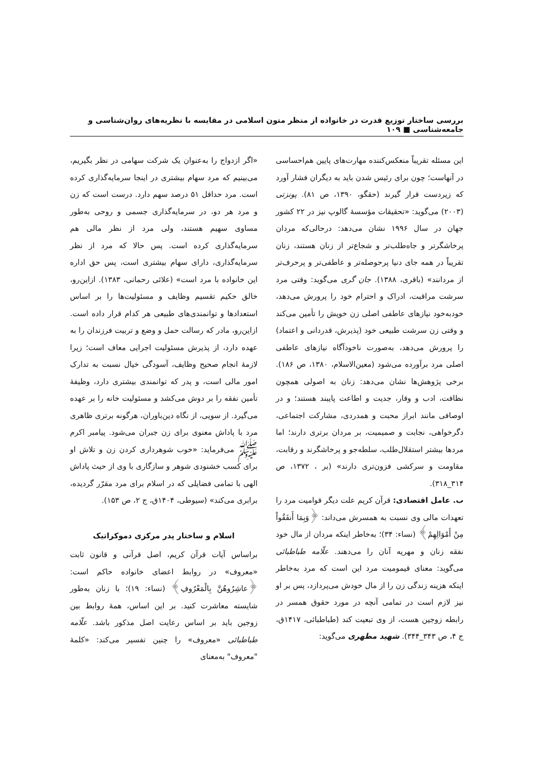بررسی ساختار توزیع قدرت در خانواده از منظر متون اسلامی در مقایسه با نظریه‌های روان‌شناسی و جامعه‌شناسی ■ ۱۰۹
این مسئله تقریباً منعکس‌کننده مهارت‌های پایین هم‌احساسی در آنهاست؛ چون برای رئیس شدن باید به دیگران فشار آورد که زیردست قرار گیرند (حقگو، ۱۳۹۰، ص ۸۱). پونزتی (۲۰۰۳) می‌گوید: «تحقیقات مؤسسهٔ گالوپ نیز در ۲۲ کشور جهان در سال ۱۹۹۶ نشان می‌دهد: درحالی‌که مردان پرخاشگرتر و جاه‌طلب‌تر و شجاع‌تر از زنان هستند، زنان تقریباً در همه جای دنیا پرحوصله‌تر و عاطفی‌تر و پرحرف‌تر از مردانند» (باقری، ۱۳۸۸). جان گری می‌گوید: وقتی مرد سرشت مراقبت، ادراک و احترام خود را پرورش می‌دهد، خودبه‌خود نیازهای عاطفی اصلی زن خویش را تأمین می‌کند و وقتی زن سرشت طبیعی خود (پذیرش، قدردانی و اعتماد) را پرورش می‌دهد، به‌صورت ناخودآگاه نیازهای عاطفی اصلی مرد برآورده می‌شود (معین‌الاسلام، ۱۳۸۰، ص ۱۸۶). برخی پژوهش‌ها نشان می‌دهد: زنان به اصولی همچون نظافت، ادب و وقار، جدیت و اطاعت پایبند هستند؛ و در اوصافی مانند ابراز محبت و همدردی، مشارکت اجتماعی، دگرخواهی، نجابت و صمیمیت، بر مردان برتری دارند؛ اما مردها بیشتر استقلال‌طلب، سلطه‌جو و پرخاشگرند و رقابت، مقاومت و سرکشی فزون‌تری دارند» (بر ، ۱۳۷۲، ص ۳۱۴_۳۱۸).
ب. عامل اقتصادی: قرآن کریم علت دیگر قوامیت مرد را تعهدات مالی وی نسبت به همسرش می‌داند: ﴿وَبِمَا أَنفَقُواْ مِنْ أَمْوَالِهِمْ﴾ (نساء: ۳۴)؛ به‌خاطر اینکه مردان از مال خود نفقه زنان و مهریه آنان را می‌دهند. علّامه طباطبائی می‌گوید: معنای قیمومیت مرد این است که مرد به‌خاطر اینکه هزینه زندگی زن را از مال خودش می‌پردازد، پس بر او نیز لازم است در تمامی آنچه در مورد حقوق همسر در رابطه زوجین هست، از وی تبعیت کند (طباطبائی، ۱۴۱۷ق، ج ۴، ص ۳۴۳_۳۴۴). شهید مطهری می‌گوید:
«اگر ازدواج را به‌عنوان یک شرکت سهامی در نظر بگیریم، می‌بینیم که مرد سهام بیشتری در اینجا سرمایه‌گذاری کرده است. مرد حداقل ۵۱ درصد سهم دارد. درست است که زن و مرد هر دو، در سرمایه‌گذاری جسمی و روحی به‌طور مساوی سهیم هستند، ولی مرد از نظر مالی هم سرمایه‌گذاری کرده است. پس حالا که مرد از نظر سرمایه‌گذاری، دارای سهام بیشتری است، پس حق اداره این خانواده با مرد است» (علائی رحمانی، ۱۳۸۳). ازاین‌رو، خالق حکیم تقسیم وظایف و مسئولیت‌ها را بر اساس استعدادها و توانمندی‌های طبیعی هر کدام قرار داده است. ازاین‌رو، مادر که رسالت حمل و وضع و تربیت فرزندان را به عهده دارد، از پذیرش مسئولیت اجرایی معاف است؛ زیرا لازمهٔ انجام صحیح وظایف، آسودگی خیال نسبت به تدارک امور مالی است، و پدر که توانمندی بیشتری دارد، وظیفهٔ تأمین نفقه را بر دوش می‌کشد و مسئولیت خانه را بر عهده می‌گیرد. از سویی، از نگاه دین‌باوران، هرگونه برتری ظاهری مرد با پاداش معنوی برای زن جبران می‌شود. پیامبر اکرم ﷺ می‌فرماید: «خوب شوهرداری کردن زن و تلاش او برای کسب خشنودی شوهر و سازگاری با وی از حیث پاداش الهی با تمامی فضایلی که در اسلام برای مرد مقرّر گردیده، برابری می‌کند» (سیوطی، ۱۴۰۴ق، ج ۲، ص ۱۵۳).
اسلام و ساختار پدر مرکزی دموکراتیک
براساس آیات قرآن کریم، اصل قرآنی و قانون ثابت «معروف» در روابط اعضای خانواده حاکم است: ﴿عاشِرُوهُنَّ بِالْمَعْرُوفِ﴾ (نساء: ۱۹)؛ با زنان به‌طور شایسته معاشرت کنید. بر این اساس، همهٔ روابط بین زوجین باید بر اساس رعایت اصل مذکور باشد. علّامه طباطبائی «معروف» را چنین تفسیر می‌کند: «کلمهٔ "معروف" به‌معنای